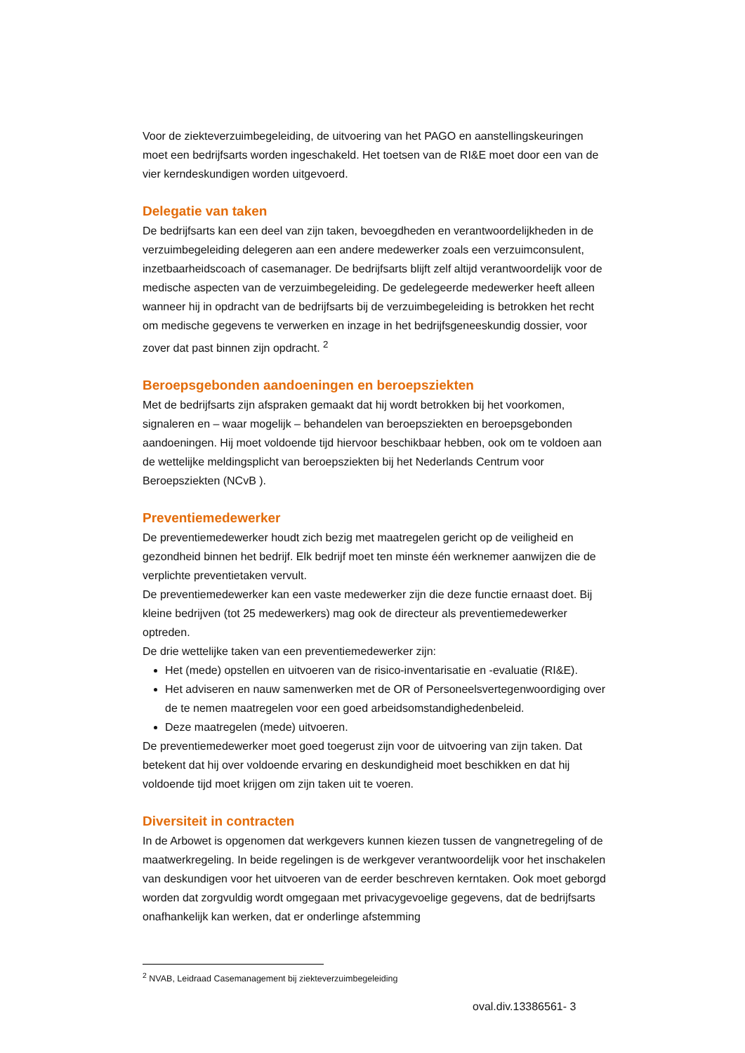Voor de ziekteverzuimbegeleiding, de uitvoering van het PAGO en aanstellingskeuringen moet een bedrijfsarts worden ingeschakeld. Het toetsen van de RI&E moet door een van de vier kerndeskundigen worden uitgevoerd.
Delegatie van taken
De bedrijfsarts kan een deel van zijn taken, bevoegdheden en verantwoordelijkheden in de verzuimbegeleiding delegeren aan een andere medewerker zoals een verzuimconsulent, inzetbaarheidscoach of casemanager. De bedrijfsarts blijft zelf altijd verantwoordelijk voor de medische aspecten van de verzuimbegeleiding. De gedelegeerde medewerker heeft alleen wanneer hij in opdracht van de bedrijfsarts bij de verzuimbegeleiding is betrokken het recht om medische gegevens te verwerken en inzage in het bedrijfsgeneeskundig dossier, voor zover dat past binnen zijn opdracht. <sup>2</sup>
Beroepsgebonden aandoeningen en beroepsziekten
Met de bedrijfsarts zijn afspraken gemaakt dat hij wordt betrokken bij het voorkomen, signaleren en – waar mogelijk – behandelen van beroepsziekten en beroepsgebonden aandoeningen. Hij moet voldoende tijd hiervoor beschikbaar hebben, ook om te voldoen aan de wettelijke meldingsplicht van beroepsziekten bij het Nederlands Centrum voor Beroepsziekten (NCvB ).
Preventiemedewerker
De preventiemedewerker houdt zich bezig met maatregelen gericht op de veiligheid en gezondheid binnen het bedrijf. Elk bedrijf moet ten minste één werknemer aanwijzen die de verplichte preventietaken vervult.
De preventiemedewerker kan een vaste medewerker zijn die deze functie ernaast doet. Bij kleine bedrijven (tot 25 medewerkers) mag ook de directeur als preventiemedewerker optreden.
De drie wettelijke taken van een preventiemedewerker zijn:
Het (mede) opstellen en uitvoeren van de risico-inventarisatie en -evaluatie (RI&E).
Het adviseren en nauw samenwerken met de OR of Personeelsvertegenwoordiging over de te nemen maatregelen voor een goed arbeidsomstandighedenbeleid.
Deze maatregelen (mede) uitvoeren.
De preventiemedewerker moet goed toegerust zijn voor de uitvoering van zijn taken. Dat betekent dat hij over voldoende ervaring en deskundigheid moet beschikken en dat hij voldoende tijd moet krijgen om zijn taken uit te voeren.
Diversiteit in contracten
In de Arbowet is opgenomen dat werkgevers kunnen kiezen tussen de vangnetregeling of de maatwerkregeling. In beide regelingen is de werkgever verantwoordelijk voor het inschakelen van deskundigen voor het uitvoeren van de eerder beschreven kerntaken. Ook moet geborgd worden dat zorgvuldig wordt omgegaan met privacygevoelige gegevens, dat de bedrijfsarts onafhankelijk kan werken, dat er onderlinge afstemming
<sup>2</sup> NVAB, Leidraad Casemanagement bij ziekteverzuimbegeleiding
oval.div.13386561- 3